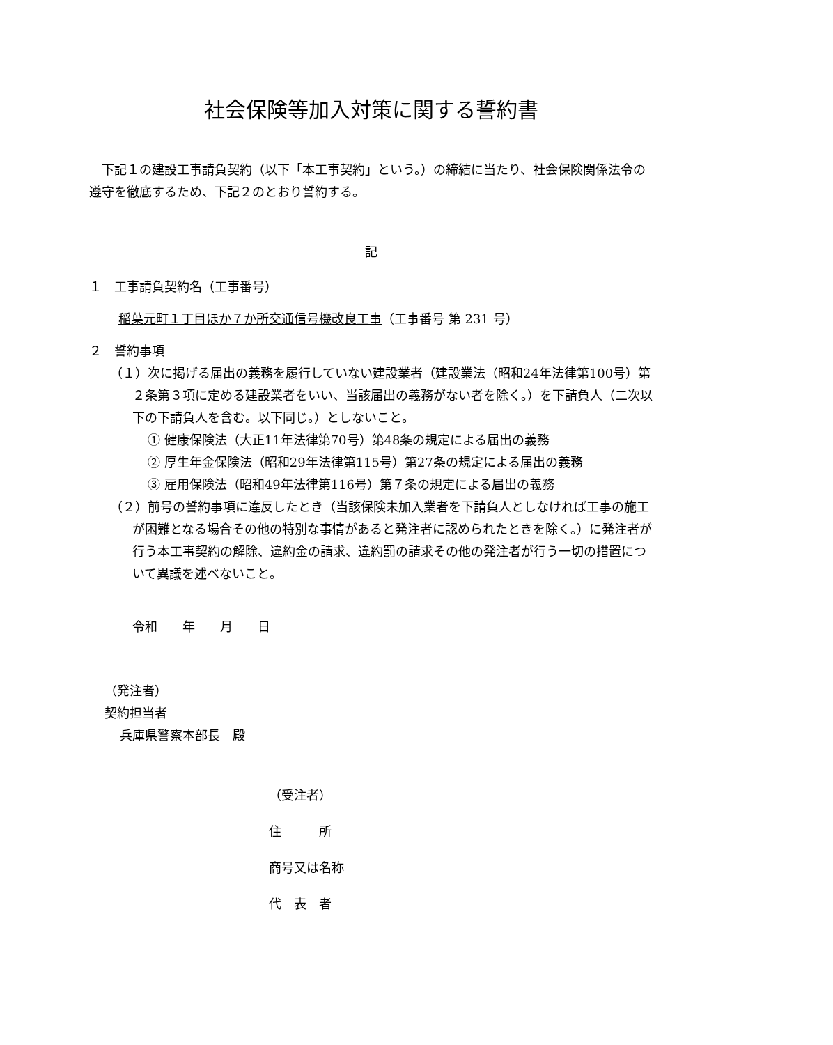社会保険等加入対策に関する誓約書
下記１の建設工事請負契約（以下「本工事契約」という。）の締結に当たり、社会保険関係法令の遵守を徹底するため、下記２のとおり誓約する。
記
１　工事請負契約名（工事番号）
稲葉元町１丁目ほか７か所交通信号機改良工事（工事番号 第 231 号）
２　誓約事項
（１）次に掲げる届出の義務を履行していない建設業者（建設業法（昭和24年法律第100号）第２条第３項に定める建設業者をいい、当該届出の義務がない者を除く。）を下請負人（二次以下の下請負人を含む。以下同じ。）としないこと。
① 健康保険法（大正11年法律第70号）第48条の規定による届出の義務
② 厚生年金保険法（昭和29年法律第115号）第27条の規定による届出の義務
③ 雇用保険法（昭和49年法律第116号）第７条の規定による届出の義務
（２）前号の誓約事項に違反したとき（当該保険未加入業者を下請負人としなければ工事の施工が困難となる場合その他の特別な事情があると発注者に認められたときを除く。）に発注者が行う本工事契約の解除、違約金の請求、違約罰の請求その他の発注者が行う一切の措置について異議を述べないこと。
令和　　年　　月　　日
（発注者）
契約担当者
兵庫県警察本部長　殿
（受注者）
住　　　所
商号又は名称
代　表　者